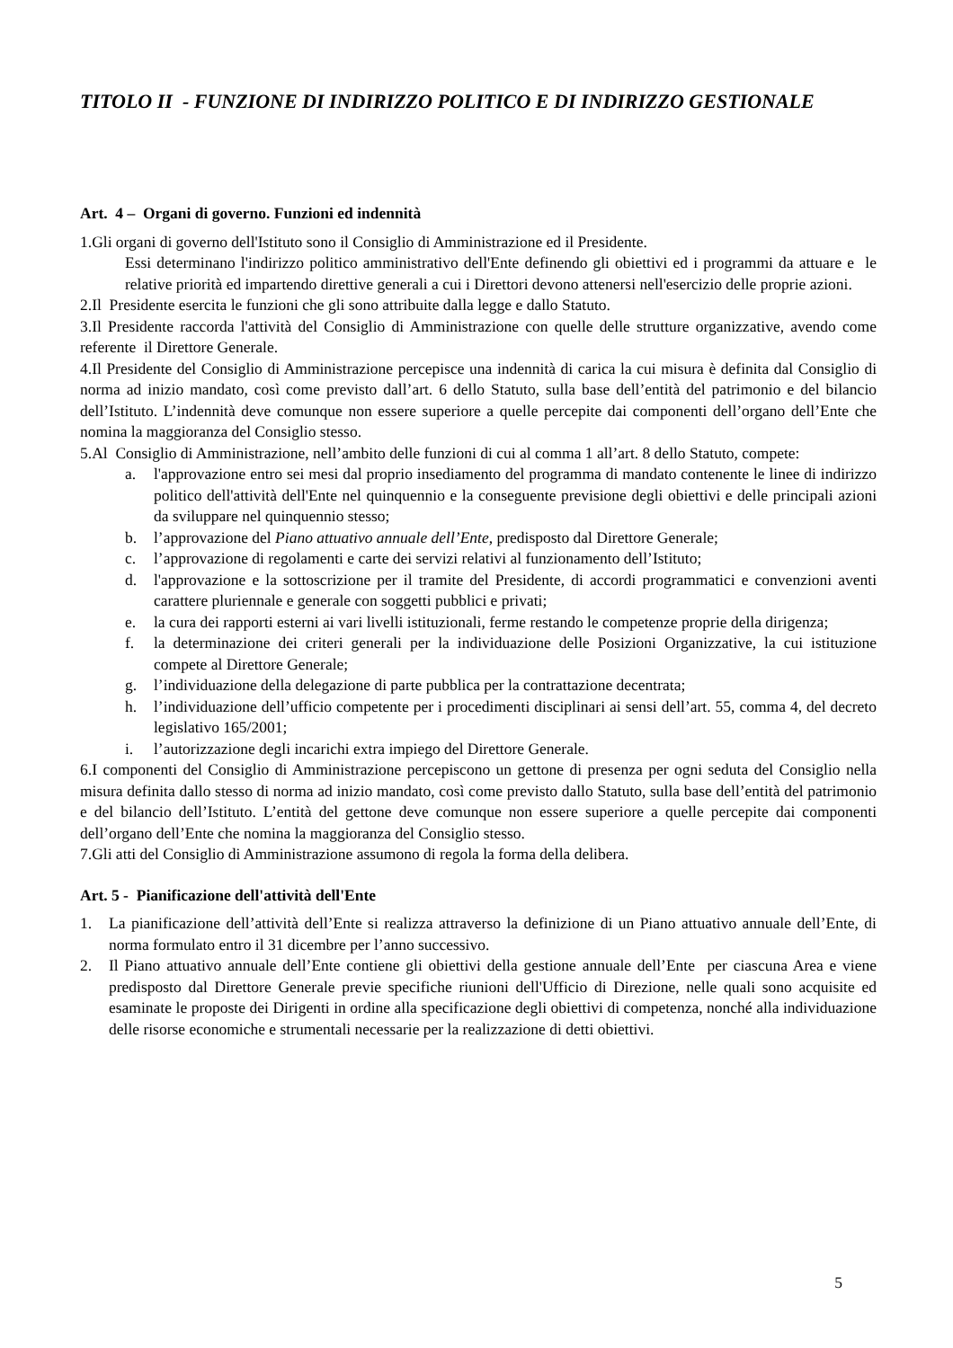TITOLO II - FUNZIONE DI INDIRIZZO POLITICO E DI INDIRIZZO GESTIONALE
Art. 4 – Organi di governo. Funzioni ed indennità
1.Gli organi di governo dell'Istituto sono il Consiglio di Amministrazione ed il Presidente.
Essi determinano l'indirizzo politico amministrativo dell'Ente definendo gli obiettivi ed i programmi da attuare e le relative priorità ed impartendo direttive generali a cui i Direttori devono attenersi nell'esercizio delle proprie azioni.
2.Il Presidente esercita le funzioni che gli sono attribuite dalla legge e dallo Statuto.
3.Il Presidente raccorda l'attività del Consiglio di Amministrazione con quelle delle strutture organizzative, avendo come referente il Direttore Generale.
4.Il Presidente del Consiglio di Amministrazione percepisce una indennità di carica la cui misura è definita dal Consiglio di norma ad inizio mandato, così come previsto dall’art. 6 dello Statuto, sulla base dell’entità del patrimonio e del bilancio dell’Istituto. L’indennità deve comunque non essere superiore a quelle percepite dai componenti dell’organo dell’Ente che nomina la maggioranza del Consiglio stesso.
5.Al Consiglio di Amministrazione, nell’ambito delle funzioni di cui al comma 1 all’art. 8 dello Statuto, compete:
a. l'approvazione entro sei mesi dal proprio insediamento del programma di mandato contenente le linee di indirizzo politico dell'attività dell'Ente nel quinquennio e la conseguente previsione degli obiettivi e delle principali azioni da sviluppare nel quinquennio stesso;
b. l’approvazione del Piano attuativo annuale dell’Ente, predisposto dal Direttore Generale;
c. l’approvazione di regolamenti e carte dei servizi relativi al funzionamento dell’Istituto;
d. l'approvazione e la sottoscrizione per il tramite del Presidente, di accordi programmatici e convenzioni aventi carattere pluriennale e generale con soggetti pubblici e privati;
e. la cura dei rapporti esterni ai vari livelli istituzionali, ferme restando le competenze proprie della dirigenza;
f. la determinazione dei criteri generali per la individuazione delle Posizioni Organizzative, la cui istituzione compete al Direttore Generale;
g. l’individuazione della delegazione di parte pubblica per la contrattazione decentrata;
h. l’individuazione dell’ufficio competente per i procedimenti disciplinari ai sensi dell’art. 55, comma 4, del decreto legislativo 165/2001;
i. l’autorizzazione degli incarichi extra impiego del Direttore Generale.
6.I componenti del Consiglio di Amministrazione percepiscono un gettone di presenza per ogni seduta del Consiglio nella misura definita dallo stesso di norma ad inizio mandato, così come previsto dallo Statuto, sulla base dell’entità del patrimonio e del bilancio dell’Istituto. L’entità del gettone deve comunque non essere superiore a quelle percepite dai componenti dell’organo dell’Ente che nomina la maggioranza del Consiglio stesso.
7.Gli atti del Consiglio di Amministrazione assumono di regola la forma della delibera.
Art. 5 - Pianificazione dell'attività dell'Ente
1. La pianificazione dell’attività dell’Ente si realizza attraverso la definizione di un Piano attuativo annuale dell’Ente, di norma formulato entro il 31 dicembre per l’anno successivo.
2. Il Piano attuativo annuale dell’Ente contiene gli obiettivi della gestione annuale dell’Ente per ciascuna Area e viene predisposto dal Direttore Generale previe specifiche riunioni dell'Ufficio di Direzione, nelle quali sono acquisite ed esaminate le proposte dei Dirigenti in ordine alla specificazione degli obiettivi di competenza, nonché alla individuazione delle risorse economiche e strumentali necessarie per la realizzazione di detti obiettivi.
5